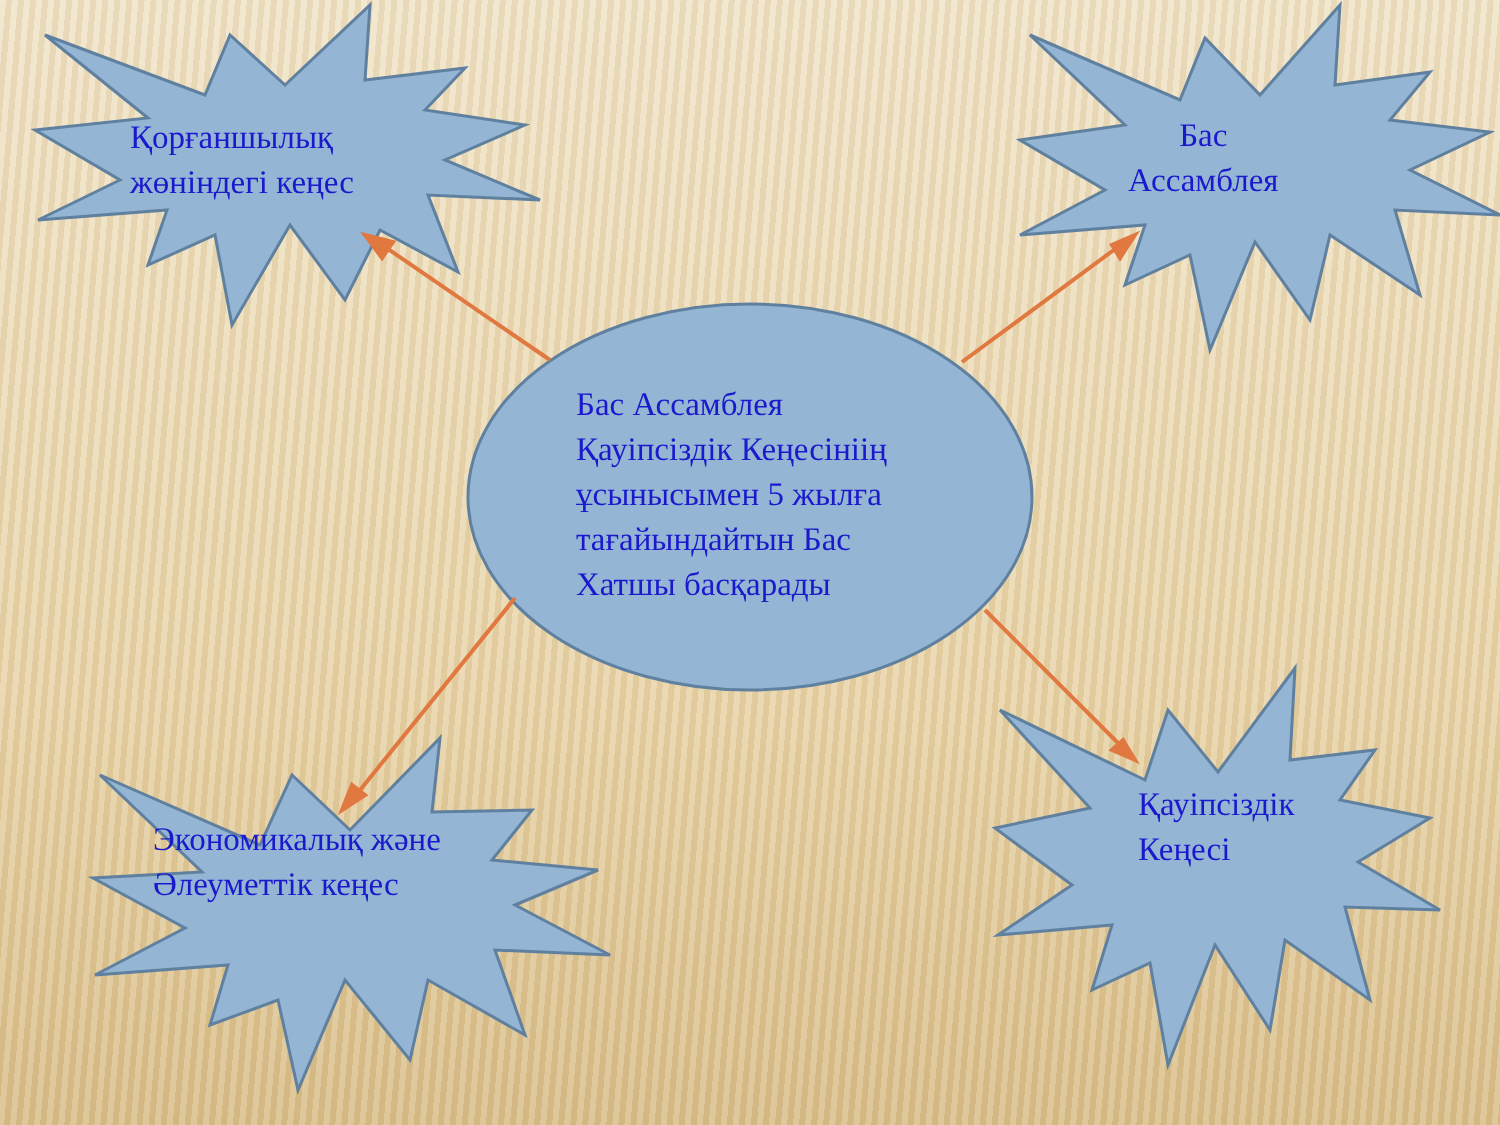Қорғаншылық
жөніндегі кеңес
Бас
Ассамблея
Бас Ассамблея
Қауіпсіздік Кеңесініің
ұсынысымен 5 жылға
тағайындайтын Бас
Хатшы басқарады
Экономикалық және
Әлеуметтік кеңес
Қауіпсіздік
Кеңесі